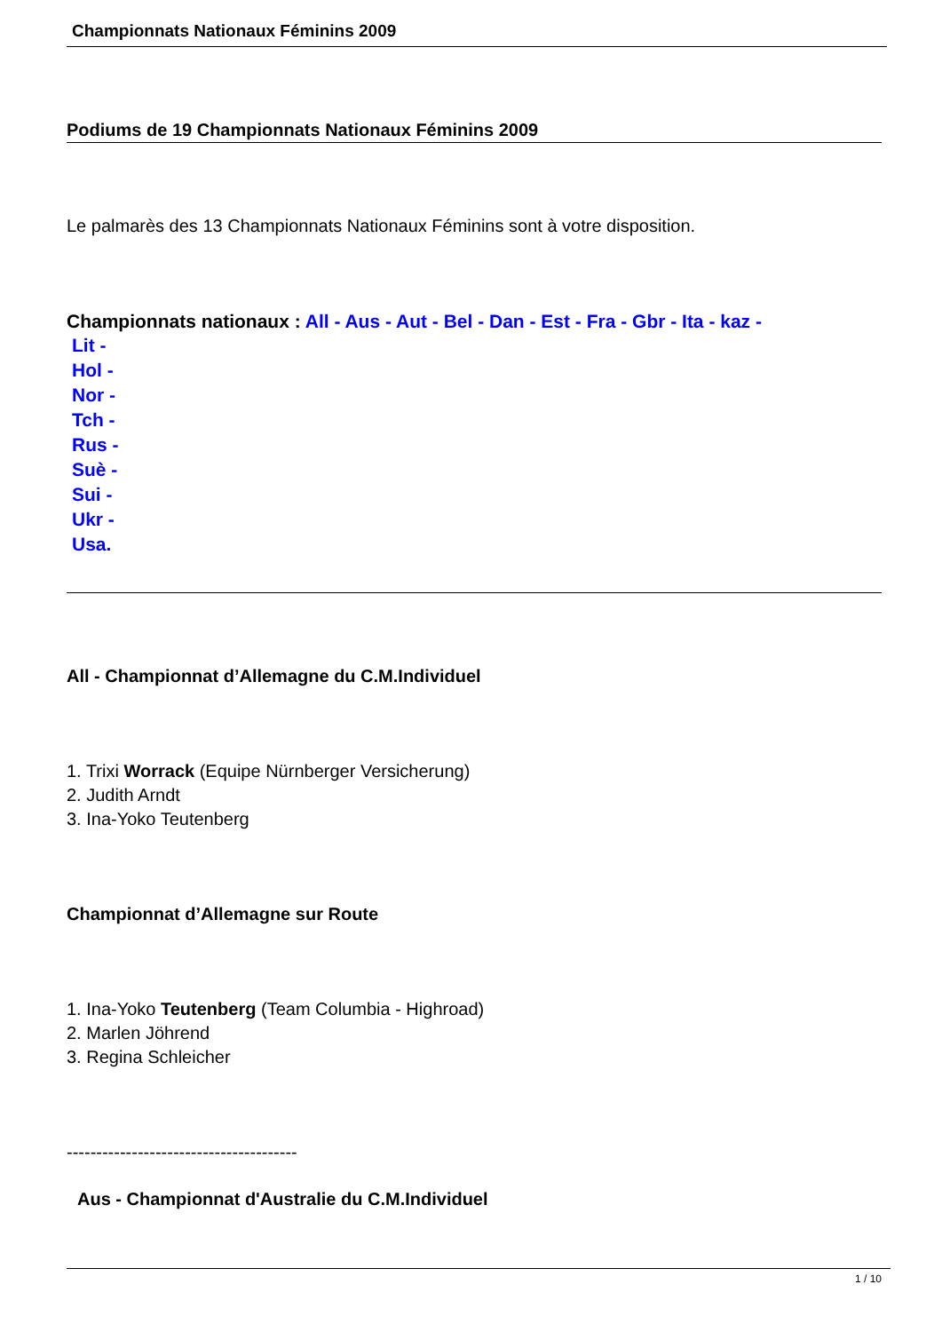Championnats Nationaux Féminins 2009
Podiums de 19 Championnats Nationaux Féminins 2009
Le palmarès des 13 Championnats Nationaux Féminins sont à votre disposition.
Championnats nationaux : All - Aus - Aut - Bel - Dan - Est - Fra - Gbr - Ita - kaz -
Lit -
Hol -
Nor -
Tch -
Rus -
Suè -
Sui -
Ukr -
Usa.
All - Championnat d’Allemagne du C.M.Individuel
1. Trixi Worrack (Equipe Nürnberger Versicherung)
2. Judith Arndt
3. Ina-Yoko Teutenberg
Championnat d’Allemagne sur Route
1. Ina-Yoko Teutenberg (Team Columbia - Highroad)
2. Marlen Jöhrend
3. Regina Schleicher
---------------------------------------
Aus - Championnat d'Australie du C.M.Individuel
1 / 10